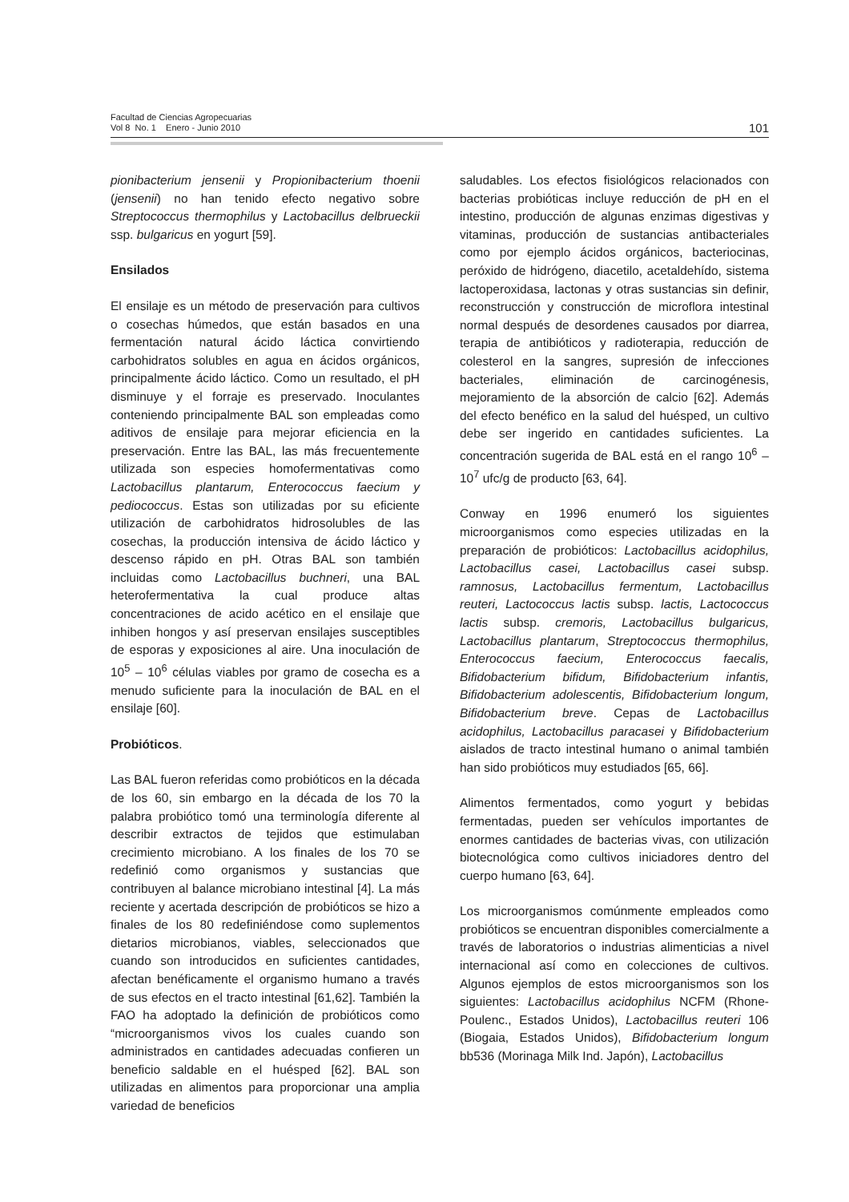Facultad de Ciencias Agropecuarias
Vol 8 No. 1 Enero - Junio 2010
101
pionibacterium jensenii y Propionibacterium thoenii (jensenii) no han tenido efecto negativo sobre Streptococcus thermophilus y Lactobacillus delbrueckii ssp. bulgaricus en yogurt [59].
Ensilados
El ensilaje es un método de preservación para cultivos o cosechas húmedos, que están basados en una fermentación natural ácido láctica convirtiendo carbohidratos solubles en agua en ácidos orgánicos, principalmente ácido láctico. Como un resultado, el pH disminuye y el forraje es preservado. Inoculantes conteniendo principalmente BAL son empleadas como aditivos de ensilaje para mejorar eficiencia en la preservación. Entre las BAL, las más frecuentemente utilizada son especies homofermentativas como Lactobacillus plantarum, Enterococcus faecium y pediococcus. Estas son utilizadas por su eficiente utilización de carbohidratos hidrosolubles de las cosechas, la producción intensiva de ácido láctico y descenso rápido en pH. Otras BAL son también incluidas como Lactobacillus buchneri, una BAL heterofermentativa la cual produce altas concentraciones de acido acético en el ensilaje que inhiben hongos y así preservan ensilajes susceptibles de esporas y exposiciones al aire. Una inoculación de 10<sup>5</sup> – 10<sup>6</sup> células viables por gramo de cosecha es a menudo suficiente para la inoculación de BAL en el ensilaje [60].
Probióticos.
Las BAL fueron referidas como probióticos en la década de los 60, sin embargo en la década de los 70 la palabra probiótico tomó una terminología diferente al describir extractos de tejidos que estimulaban crecimiento microbiano. A los finales de los 70 se redefinió como organismos y sustancias que contribuyen al balance microbiano intestinal [4]. La más reciente y acertada descripción de probióticos se hizo a finales de los 80 redefiniéndose como suplementos dietarios microbianos, viables, seleccionados que cuando son introducidos en suficientes cantidades, afectan benéficamente el organismo humano a través de sus efectos en el tracto intestinal [61,62]. También la FAO ha adoptado la definición de probióticos como “microorganismos vivos los cuales cuando son administrados en cantidades adecuadas confieren un beneficio saldable en el huésped [62]. BAL son utilizadas en alimentos para proporcionar una amplia variedad de beneficios
saludables. Los efectos fisiológicos relacionados con bacterias probióticas incluye reducción de pH en el intestino, producción de algunas enzimas digestivas y vitaminas, producción de sustancias antibacteriales como por ejemplo ácidos orgánicos, bacteriocinas, peróxido de hidrógeno, diacetilo, acetaldehído, sistema lactoperoxidasa, lactonas y otras sustancias sin definir, reconstrucción y construcción de microflora intestinal normal después de desordenes causados por diarrea, terapia de antibióticos y radioterapia, reducción de colesterol en la sangres, supresión de infecciones bacteriales, eliminación de carcinogénesis, mejoramiento de la absorción de calcio [62]. Además del efecto benéfico en la salud del huésped, un cultivo debe ser ingerido en cantidades suficientes. La concentración sugerida de BAL está en el rango 10<sup>6</sup> – 10<sup>7</sup> ufc/g de producto [63, 64].
Conway en 1996 enumeró los siguientes microorganismos como especies utilizadas en la preparación de probióticos: Lactobacillus acidophilus, Lactobacillus casei, Lactobacillus casei subsp. ramnosus, Lactobacillus fermentum, Lactobacillus reuteri, Lactococcus lactis subsp. lactis, Lactococcus lactis subsp. cremoris, Lactobacillus bulgaricus, Lactobacillus plantarum, Streptococcus thermophilus, Enterococcus faecium, Enterococcus faecalis, Bifidobacterium bifidum, Bifidobacterium infantis, Bifidobacterium adolescentis, Bifidobacterium longum, Bifidobacterium breve. Cepas de Lactobacillus acidophilus, Lactobacillus paracasei y Bifidobacterium aislados de tracto intestinal humano o animal también han sido probióticos muy estudiados [65, 66].
Alimentos fermentados, como yogurt y bebidas fermentadas, pueden ser vehículos importantes de enormes cantidades de bacterias vivas, con utilización biotecnológica como cultivos iniciadores dentro del cuerpo humano [63, 64].
Los microorganismos comúnmente empleados como probióticos se encuentran disponibles comercialmente a través de laboratorios o industrias alimenticias a nivel internacional así como en colecciones de cultivos. Algunos ejemplos de estos microorganismos son los siguientes: Lactobacillus acidophilus NCFM (Rhone-Poulenc., Estados Unidos), Lactobacillus reuteri 106 (Biogaia, Estados Unidos), Bifidobacterium longum bb536 (Morinaga Milk Ind. Japón), Lactobacillus